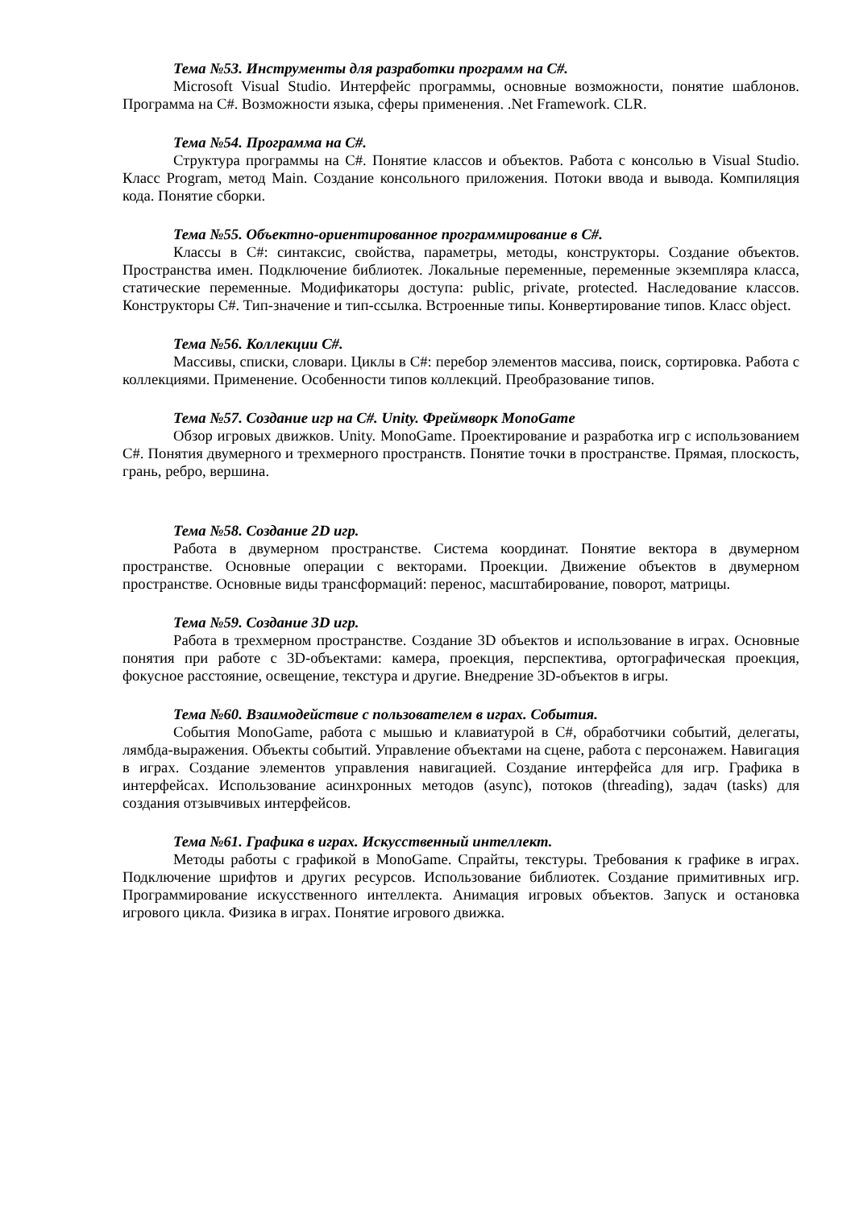Тема №53. Инструменты для разработки программ на C#.
Microsoft Visual Studio. Интерфейс программы, основные возможности, понятие шаблонов. Программа на C#. Возможности языка, сферы применения. .Net Framework. CLR.
Тема №54. Программа на C#.
Структура программы на C#. Понятие классов и объектов. Работа с консолью в Visual Studio. Класс Program, метод Main. Создание консольного приложения. Потоки ввода и вывода. Компиляция кода. Понятие сборки.
Тема №55. Объектно-ориентированное программирование в C#.
Классы в C#: синтаксис, свойства, параметры, методы, конструкторы. Создание объектов. Пространства имен. Подключение библиотек. Локальные переменные, переменные экземпляра класса, статические переменные. Модификаторы доступа: public, private, protected. Наследование классов. Конструкторы C#. Тип-значение и тип-ссылка. Встроенные типы. Конвертирование типов. Класс object.
Тема №56. Коллекции C#.
Массивы, списки, словари. Циклы в C#: перебор элементов массива, поиск, сортировка. Работа с коллекциями. Применение. Особенности типов коллекций. Преобразование типов.
Тема №57. Создание игр на C#. Unity. Фреймворк MonoGame
Обзор игровых движков. Unity. MonoGame. Проектирование и разработка игр с использованием C#. Понятия двумерного и трехмерного пространств. Понятие точки в пространстве. Прямая, плоскость, грань, ребро, вершина.
Тема №58. Создание 2D игр.
Работа в двумерном пространстве. Система координат. Понятие вектора в двумерном пространстве. Основные операции с векторами. Проекции. Движение объектов в двумерном пространстве. Основные виды трансформаций: перенос, масштабирование, поворот, матрицы.
Тема №59. Создание 3D игр.
Работа в трехмерном пространстве. Создание 3D объектов и использование в играх. Основные понятия при работе с 3D-объектами: камера, проекция, перспектива, ортографическая проекция, фокусное расстояние, освещение, текстура и другие. Внедрение 3D-объектов в игры.
Тема №60. Взаимодействие с пользователем в играх. События.
События MonoGame, работа с мышью и клавиатурой в C#, обработчики событий, делегаты, лямбда-выражения. Объекты событий. Управление объектами на сцене, работа с персонажем. Навигация в играх. Создание элементов управления навигацией. Создание интерфейса для игр. Графика в интерфейсах. Использование асинхронных методов (async), потоков (threading), задач (tasks) для создания отзывчивых интерфейсов.
Тема №61. Графика в играх. Искусственный интеллект.
Методы работы с графикой в MonoGame. Спрайты, текстуры. Требования к графике в играх. Подключение шрифтов и других ресурсов. Использование библиотек. Создание примитивных игр. Программирование искусственного интеллекта. Анимация игровых объектов. Запуск и остановка игрового цикла. Физика в играх. Понятие игрового движка.